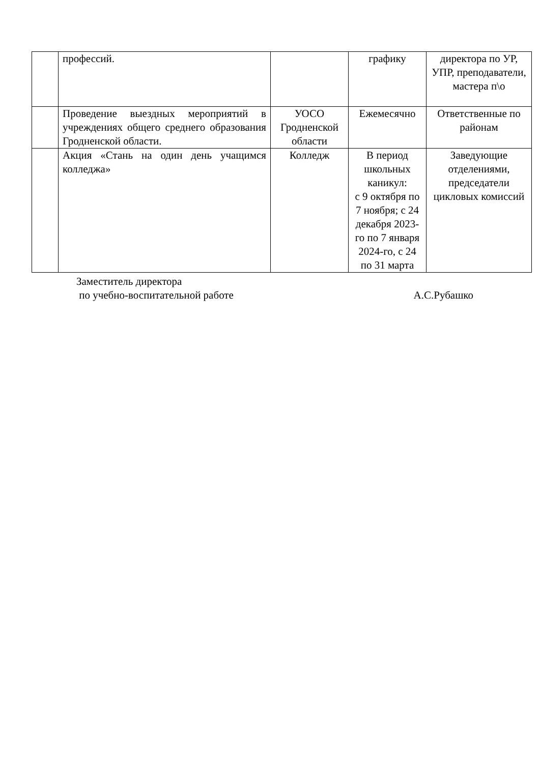| | профессий. | | графику | директора по УР, УПР, преподаватели, мастера п\о |
| | Проведение выездных мероприятий в учреждениях общего среднего образования Гродненской области. | УОСО Гродненской области | Ежемесячно | Ответственные по районам |
| | Акция «Стань на один день учащимся колледжа» | Колледж | В период школьных каникул: с 9 октября по 7 ноября; с 24 декабря 2023-го по 7 января 2024-го, с 24 по 31 марта | Заведующие отделениями, председатели цикловых комиссий |
Заместитель директора
по учебно-воспитательной работе А.С.Рубашко